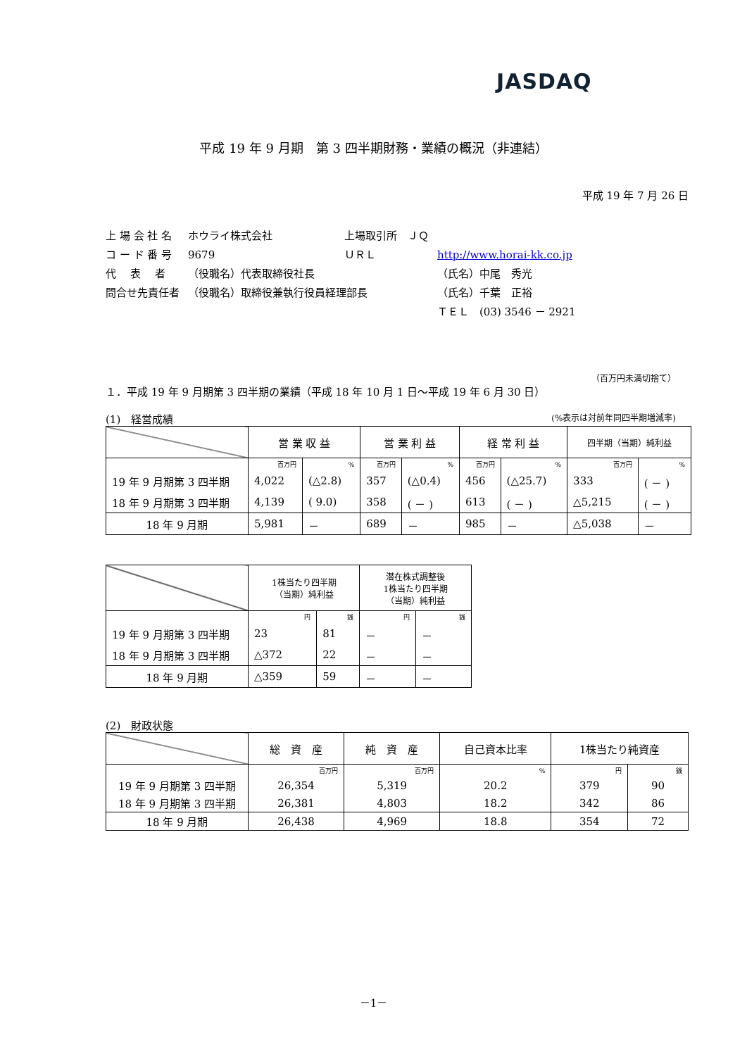JASDAQ
平成 19 年 9 月期　第 3 四半期財務・業績の概況（非連結）
平成 19 年 7 月 26 日
| 上 場 会 社 名 | ホウライ株式会社 | 上場取引所 ＪＱ | |
| コ ー ド 番 号 | 9679 | ＵＲＬ | http://www.horai-kk.co.jp |
| 代 表 者 | （役職名）代表取締役社長 | | （氏名）中尾 秀光 |
| 問合せ先責任者 | （役職名）取締役兼執行役員経理部長 | | （氏名）千葉 正裕 |
| | | | ＴＥＬ (03) 3546 － 2921 |
（百万円未満切捨て）
１．平成 19 年 9 月期第 3 四半期の業績（平成 18 年 10 月 1 日～平成 19 年 6 月 30 日）
(1)　経営成績 (%表示は対前年同四半期増減率)
| | 営 業 収 益 | | 営 業 利 益 | | 経 常 利 益 | | 四半期（当期）純利益 | |
| --- | --- | --- | --- | --- | --- | --- | --- | --- |
| | 百万円 | % | 百万円 | % | 百万円 | % | 百万円 | % |
| 19 年 9 月期第 3 四半期 | 4,022 | (△2.8) | 357 | (△0.4) | 456 | (△25.7) | 333 | ( － ) |
| 18 年 9 月期第 3 四半期 | 4,139 | ( 9.0) | 358 | ( － ) | 613 | ( － ) | △5,215 | ( － ) |
| 18 年 9 月期 | 5,981 | － | 689 | － | 985 | － | △5,038 | － |
| | 1株当たり四半期 （当期）純利益 | | 潜在株式調整後 1株当たり四半期 （当期）純利益 | |
| --- | --- | --- | --- | --- |
| | 円 | 銭 | 円 | 銭 |
| 19 年 9 月期第 3 四半期 | 23 | 81 | － | － |
| 18 年 9 月期第 3 四半期 | △372 | 22 | － | － |
| 18 年 9 月期 | △359 | 59 | － | － |
(2)　財政状態
| | 総 資 産 | 純 資 産 | 自己資本比率 | 1株当たり純資産 | |
| --- | --- | --- | --- | --- | --- |
| | 百万円 | 百万円 | % | 円 | 銭 |
| 19 年 9 月期第 3 四半期 | 26,354 | 5,319 | 20.2 | 379 | 90 |
| 18 年 9 月期第 3 四半期 | 26,381 | 4,803 | 18.2 | 342 | 86 |
| 18 年 9 月期 | 26,438 | 4,969 | 18.8 | 354 | 72 |
－1－